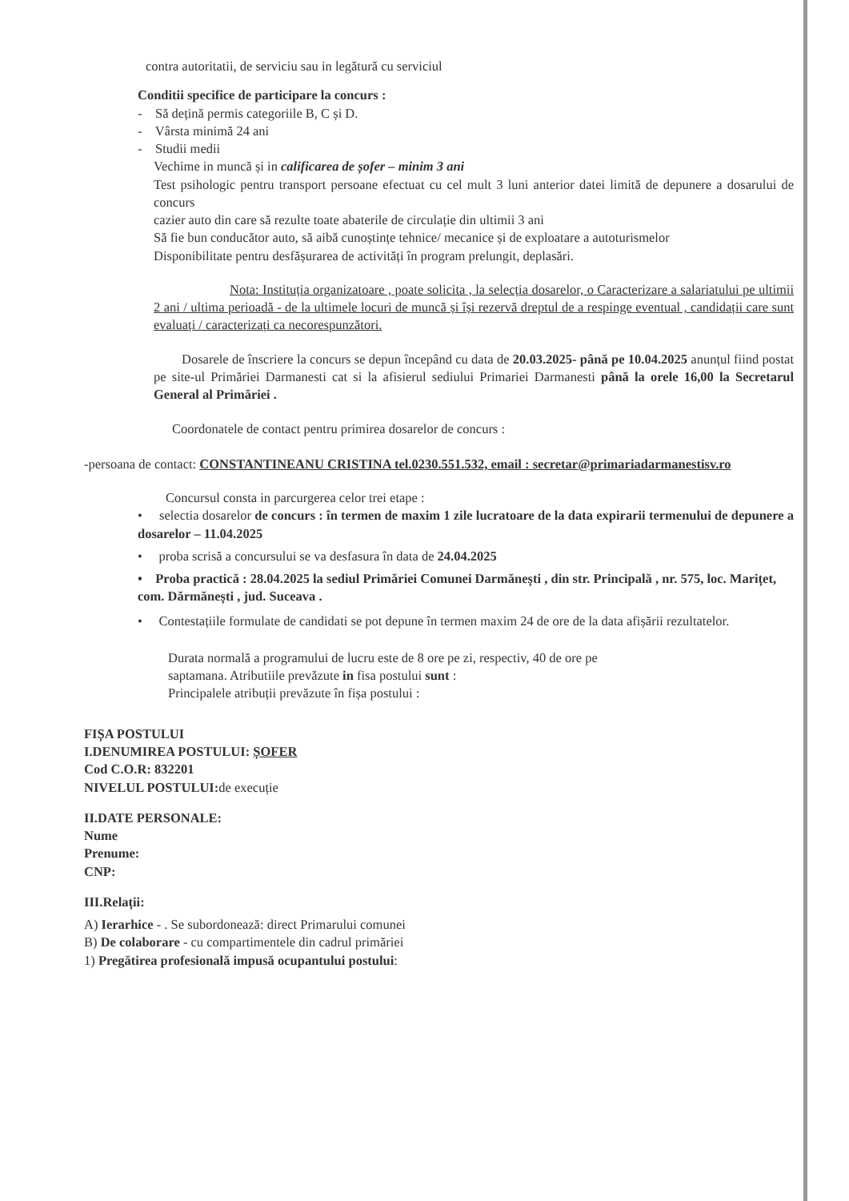contra autoritatii, de serviciu sau in legătură cu serviciul
Conditii specifice de participare la concurs :
- Să dețină permis categoriile B, C și D.
- Vârsta minimă 24 ani
- Studii medii
Vechime in muncă și in calificarea de șofer – minim 3 ani
Test psihologic pentru transport persoane efectuat cu cel mult 3 luni anterior datei limită de depunere a dosarului de concurs
cazier auto din care să rezulte toate abaterile de circulație din ultimii 3 ani
Să fie bun conducător auto, să aibă cunoștințe tehnice/ mecanice și de exploatare a autoturismelor
Disponibilitate pentru desfășurarea de activități în program prelungit, deplasări.
Nota: Instituția organizatoare , poate solicita , la selecția dosarelor, o Caracterizare a salariatului pe ultimii 2 ani / ultima perioadă - de la ultimele locuri de muncă și își rezervă dreptul de a respinge eventual , candidații care sunt evaluați / caracterizați ca necorespunzători.
Dosarele de înscriere la concurs se depun începând cu data de 20.03.2025- până pe 10.04.2025 anunțul fiind postat pe site-ul Primăriei Darmanesti cat si la afisierul sediului Primariei Darmanesti până la orele 16,00 la Secretarul General al Primăriei .
Coordonatele de contact pentru primirea dosarelor de concurs :
-persoana de contact: CONSTANTINEANU CRISTINA tel.0230.551.532, email : secretar@primariadarmanestisv.ro
Concursul consta in parcurgerea celor trei etape :
• selectia dosarelor de concurs : în termen de maxim 1 zile lucratoare de la data expirarii termenului de depunere a dosarelor – 11.04.2025
• proba scrisă a concursului se va desfasura în data de 24.04.2025
• Proba practică : 28.04.2025 la sediul Primăriei Comunei Darmănești , din str. Principală , nr. 575, loc. Marițet, com. Dărmănești , jud. Suceava .
• Contestațiile formulate de candidati se pot depune în termen maxim 24 de ore de la data afișării rezultatelor.
Durata normală a programului de lucru este de 8 ore pe zi, respectiv, 40 de ore pe
saptamana. Atributiile prevăzute in fisa postului sunt :
Principalele atribuții prevăzute în fișa postului :
FIȘA POSTULUI
I.DENUMIREA POSTULUI: ȘOFER
Cod C.O.R: 832201
NIVELUL POSTULUI: de execuție
II.DATE PERSONALE:
Nume
Prenume:
CNP:
III.Relații:
A) Ierarhice - . Se subordonează: direct Primarului comunei
B) De colaborare - cu compartimentele din cadrul primăriei
1) Pregătirea profesională impusă ocupantului postului: